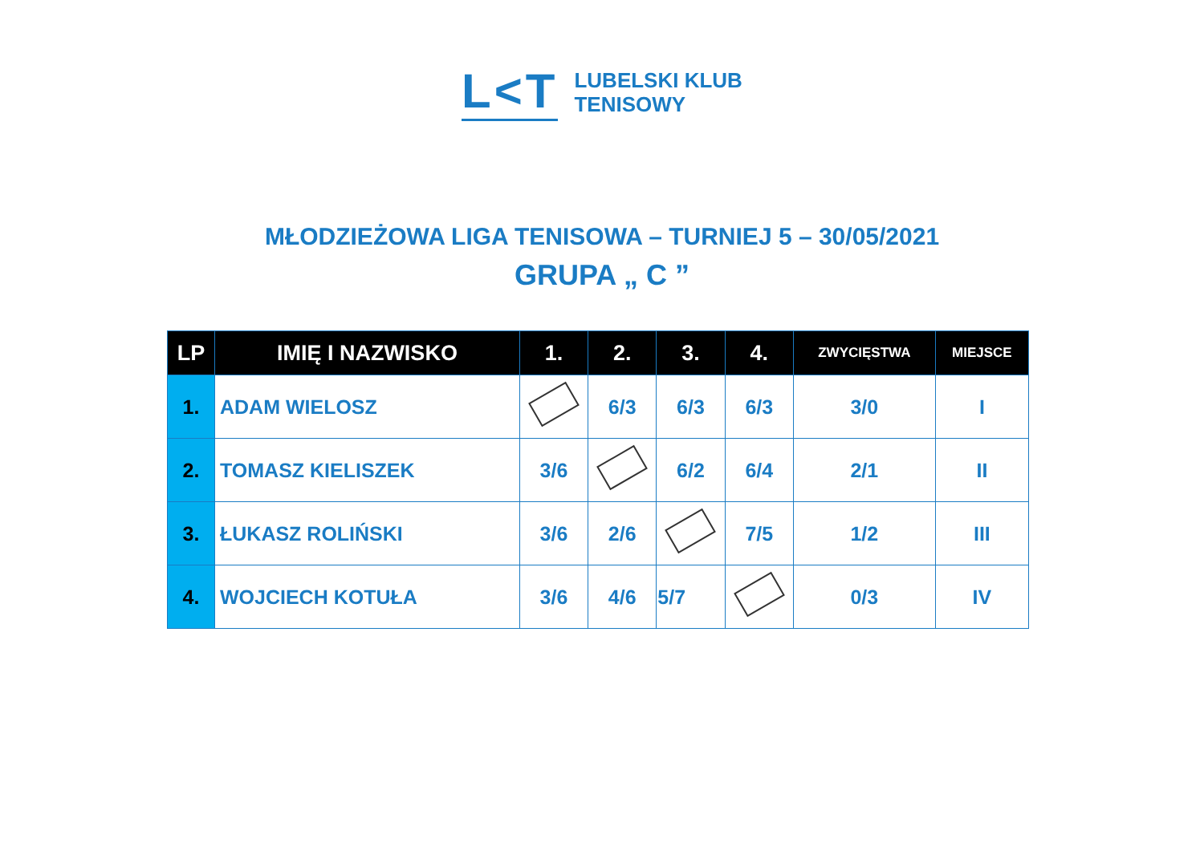L<T
LUBELSKI KLUB
TENISOWY
MŁODZIEŻOWA LIGA TENISOWA – TURNIEJ 5 – 30/05/2021
GRUPA „ C ”
| LP | IMIĘ I NAZWISKO | 1. | 2. | 3. | 4. | ZWYCIĘSTWA | MIEJSCE |
| --- | --- | --- | --- | --- | --- | --- | --- |
| 1. | ADAM WIELOSZ | | 6/3 | 6/3 | 6/3 | 3/0 | I |
| 2. | TOMASZ KIELISZEK | 3/6 | | 6/2 | 6/4 | 2/1 | II |
| 3. | ŁUKASZ ROLIŃSKI | 3/6 | 2/6 | | 7/5 | 1/2 | III |
| 4. | WOJCIECH KOTUŁA | 3/6 | 4/6 | 5/7 | | 0/3 | IV |